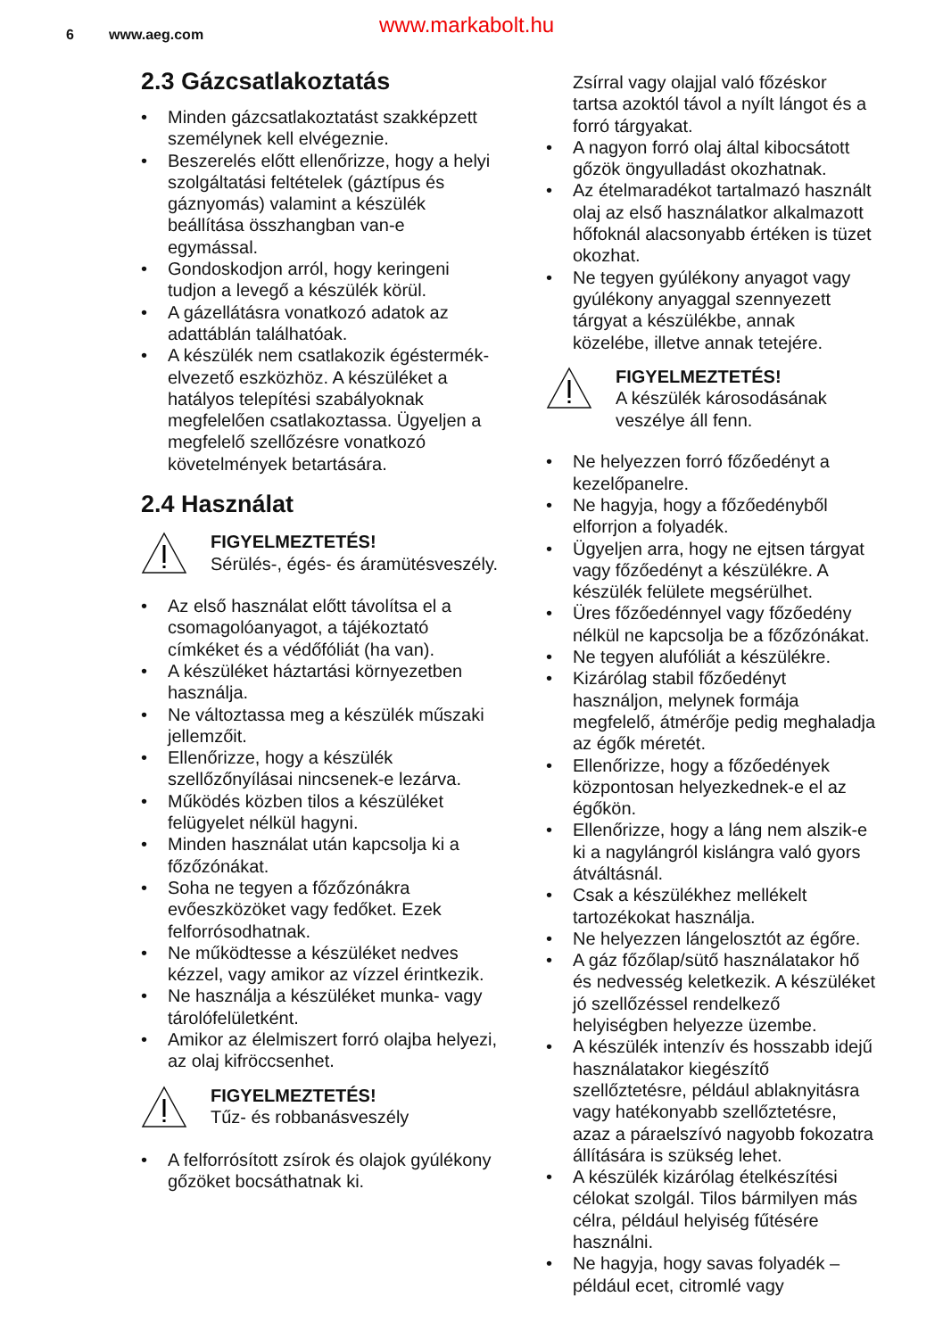6 www.aeg.com www.markabolt.hu
2.3 Gázcsatlakoztatás
• Minden gázcsatlakoztatást szakképzett személynek kell elvégeznie.
• Beszerelés előtt ellenőrizze, hogy a helyi szolgáltatási feltételek (gáztípus és gáznyomás) valamint a készülék beállítása összhangban van-e egymással.
• Gondoskodjon arról, hogy keringeni tudjon a levegő a készülék körül.
• A gázellátásra vonatkozó adatok az adattáblán találhatóak.
• A készülék nem csatlakozik égéstermék-elvezető eszközhöz. A készüléket a hatályos telepítési szabályoknak megfelelően csatlakoztassa. Ügyeljen a megfelelő szellőzésre vonatkozó követelmények betartására.
2.4 Használat
FIGYELMEZTETÉS!
Sérülés-, égés- és áramütésveszély.
• Az első használat előtt távolítsa el a csomagolóanyagot, a tájékoztató címkéket és a védőfóliát (ha van).
• A készüléket háztartási környezetben használja.
• Ne változtassa meg a készülék műszaki jellemzőit.
• Ellenőrizze, hogy a készülék szellőzőnyílásai nincsenek-e lezárva.
• Működés közben tilos a készüléket felügyelet nélkül hagyni.
• Minden használat után kapcsolja ki a főzőzónákat.
• Soha ne tegyen a főzőzónákra evőeszközöket vagy fedőket. Ezek felforrósodhatnak.
• Ne működtesse a készüléket nedves kézzel, vagy amikor az vízzel érintkezik.
• Ne használja a készüléket munka- vagy tárolófelületként.
• Amikor az élelmiszert forró olajba helyezi, az olaj kifröccsenhet.
FIGYELMEZTETÉS!
Tűz- és robbanásveszély
• A felforrósított zsírok és olajok gyúlékony gőzöket bocsáthatnak ki.
Zsírral vagy olajjal való főzéskor tartsa azoktól távol a nyílt lángot és a forró tárgyakat.
• A nagyon forró olaj által kibocsátott gőzök öngyulladást okozhatnak.
• Az ételmaradékot tartalmazó használt olaj az első használatkor alkalmazott hőfoknál alacsonyabb értéken is tüzet okozhat.
• Ne tegyen gyúlékony anyagot vagy gyúlékony anyaggal szennyezett tárgyat a készülékbe, annak közelébe, illetve annak tetejére.
FIGYELMEZTETÉS!
A készülék károsodásának veszélye áll fenn.
• Ne helyezzen forró főzőedényt a kezelőpanelre.
• Ne hagyja, hogy a főzőedényből elforrjon a folyadék.
• Ügyeljen arra, hogy ne ejtsen tárgyat vagy főzőedényt a készülékre. A készülék felülete megsérülhet.
• Üres főzőedénnyel vagy főzőedény nélkül ne kapcsolja be a főzőzónákat.
• Ne tegyen alufóliát a készülékre.
• Kizárólag stabil főzőedényt használjon, melynek formája megfelelő, átmérője pedig meghaladja az égők méretét.
• Ellenőrizze, hogy a főzőedények központosan helyezkednek-e el az égőkön.
• Ellenőrizze, hogy a láng nem alszik-e ki a nagylángról kislángra való gyors átváltásnál.
• Csak a készülékhez mellékelt tartozékokat használja.
• Ne helyezzen lángelosztót az égőre.
• A gáz főzőlap/sütő használatakor hő és nedvesség keletkezik. A készüléket jó szellőzéssel rendelkező helyiségben helyezze üzembe.
• A készülék intenzív és hosszabb idejű használatakor kiegészítő szellőztetésre, például ablaknyitásra vagy hatékonyabb szellőztetésre, azaz a páraelszívó nagyobb fokozatra állítására is szükség lehet.
• A készülék kizárólag ételkészítési célokat szolgál. Tilos bármilyen más célra, például helyiség fűtésére használni.
• Ne hagyja, hogy savas folyadék – például ecet, citromlé vagy